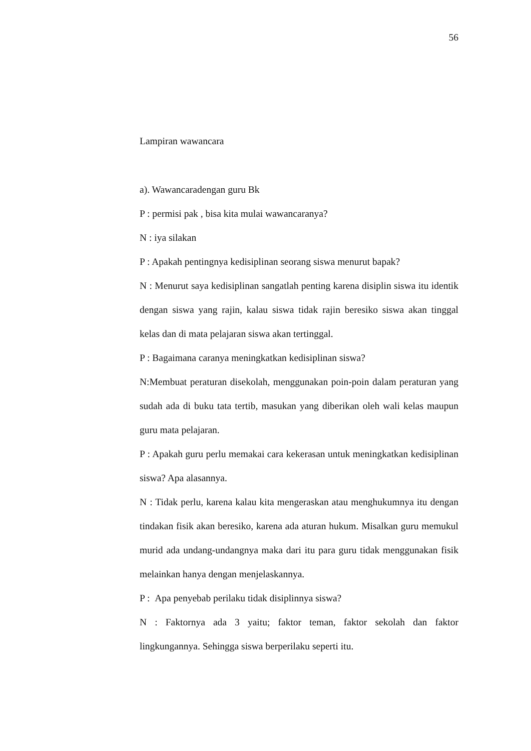56
Lampiran wawancara
a). Wawancaradengan guru Bk
P : permisi pak , bisa kita mulai wawancaranya?
N : iya silakan
P : Apakah pentingnya kedisiplinan seorang siswa menurut bapak?
N : Menurut saya kedisiplinan sangatlah penting karena disiplin siswa itu identik dengan siswa yang rajin, kalau siswa tidak rajin beresiko siswa akan tinggal kelas dan di mata pelajaran siswa akan tertinggal.
P : Bagaimana caranya meningkatkan kedisiplinan siswa?
N:Membuat peraturan disekolah, menggunakan poin-poin dalam peraturan yang sudah ada di buku tata tertib, masukan yang diberikan oleh wali kelas maupun guru mata pelajaran.
P : Apakah guru perlu memakai cara kekerasan untuk meningkatkan kedisiplinan siswa? Apa alasannya.
N : Tidak perlu, karena kalau kita mengeraskan atau menghukumnya itu dengan tindakan fisik akan beresiko, karena ada aturan hukum. Misalkan guru memukul murid ada undang-undangnya maka dari itu para guru tidak menggunakan fisik melainkan hanya dengan menjelaskannya.
P : Apa penyebab perilaku tidak disiplinnya siswa?
N : Faktornya ada 3 yaitu; faktor teman, faktor sekolah dan faktor lingkungannya. Sehingga siswa berperilaku seperti itu.